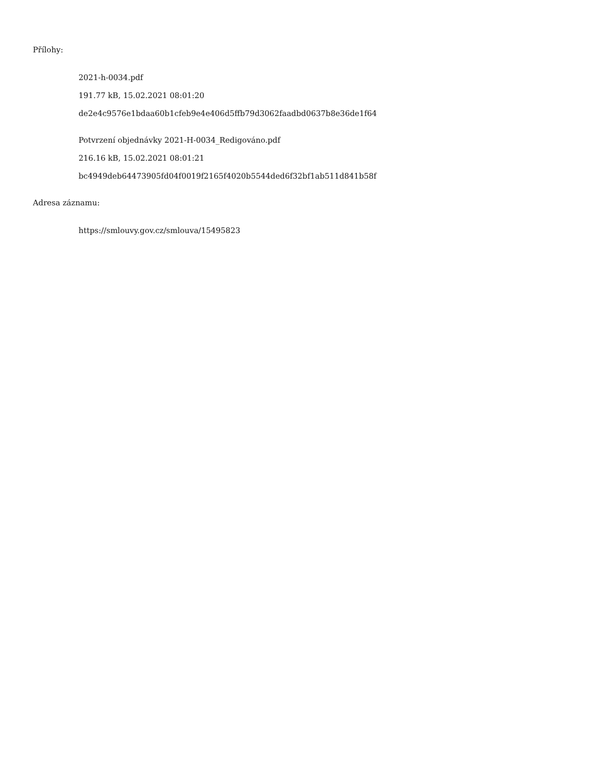Přílohy:
2021-h-0034.pdf
191.77 kB, 15.02.2021 08:01:20
de2e4c9576e1bdaa60b1cfeb9e4e406d5ffb79d3062faadbd0637b8e36de1f64
Potvrzení objednávky 2021-H-0034_Redigováno.pdf
216.16 kB, 15.02.2021 08:01:21
bc4949deb64473905fd04f0019f2165f4020b5544ded6f32bf1ab511d841b58f
Adresa záznamu:
https://smlouvy.gov.cz/smlouva/15495823